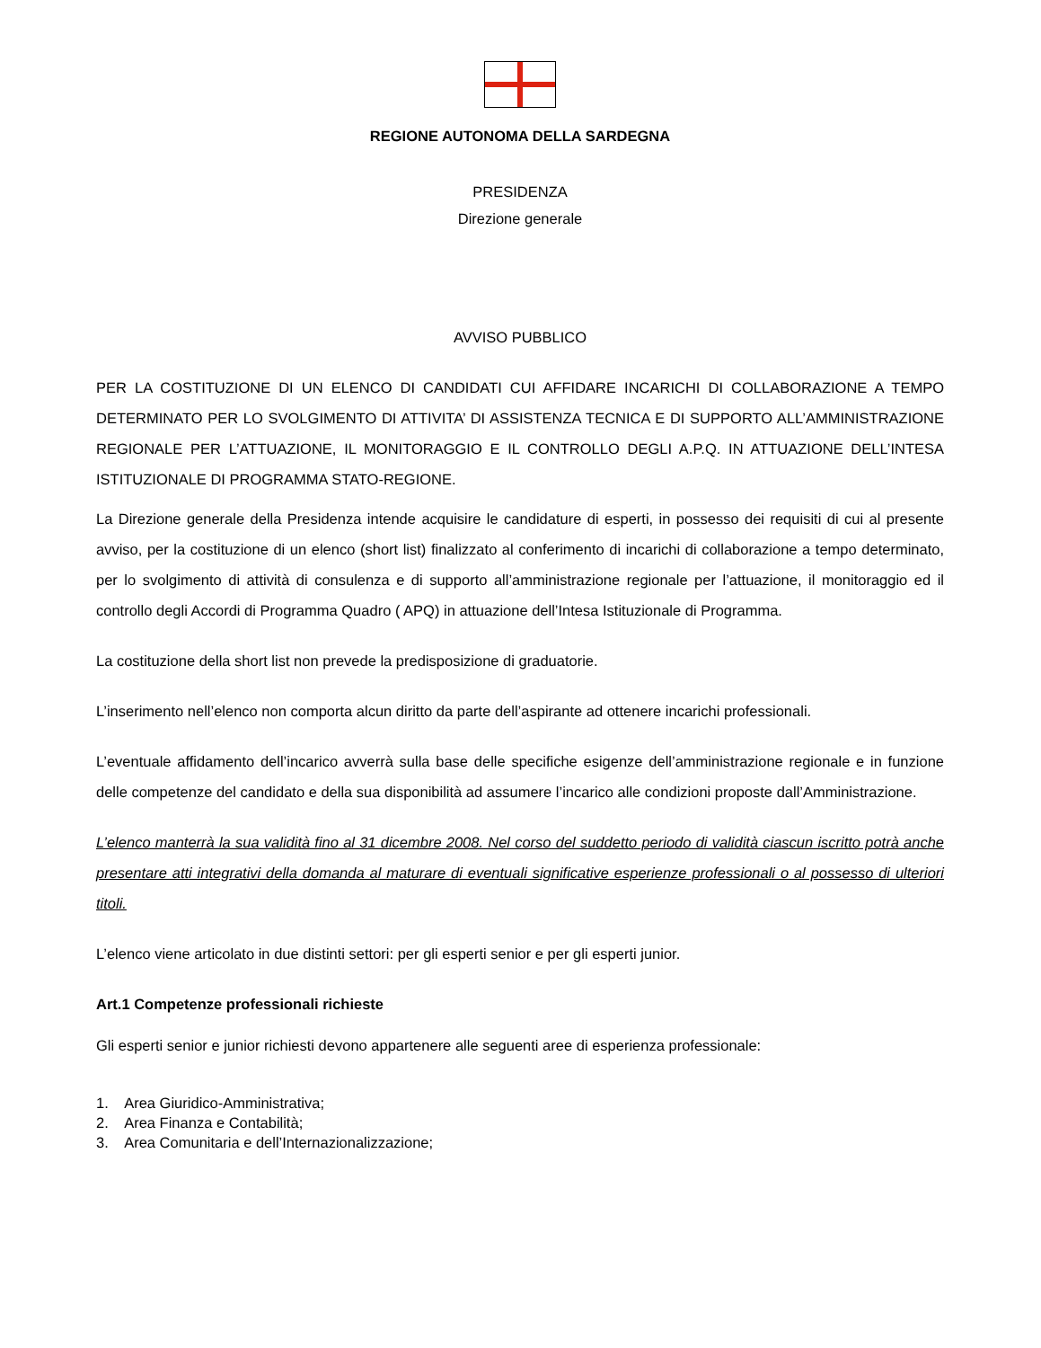REGIONE AUTONOMA DELLA SARDEGNA
PRESIDENZA
Direzione generale
AVVISO PUBBLICO
PER LA COSTITUZIONE DI UN ELENCO DI CANDIDATI CUI AFFIDARE INCARICHI DI COLLABORAZIONE A TEMPO DETERMINATO PER LO SVOLGIMENTO DI ATTIVITA’ DI ASSISTENZA TECNICA E DI SUPPORTO ALL’AMMINISTRAZIONE REGIONALE PER L’ATTUAZIONE, IL MONITORAGGIO E IL CONTROLLO DEGLI A.P.Q. IN ATTUAZIONE DELL’INTESA ISTITUZIONALE DI PROGRAMMA STATO-REGIONE.
La Direzione generale della Presidenza intende acquisire le candidature di esperti, in possesso dei requisiti di cui al presente avviso, per la costituzione di un elenco (short list) finalizzato al conferimento di incarichi di collaborazione a tempo determinato, per lo svolgimento di attività di consulenza e di supporto all’amministrazione regionale per l’attuazione, il monitoraggio ed il controllo degli Accordi di Programma Quadro ( APQ) in attuazione dell’Intesa Istituzionale di Programma.
La costituzione della short list non prevede la predisposizione di graduatorie.
L’inserimento nell’elenco non comporta alcun diritto da parte dell’aspirante ad ottenere incarichi professionali.
L’eventuale affidamento dell’incarico avverrà sulla base delle specifiche esigenze dell’amministrazione regionale e in funzione delle competenze del candidato e della sua disponibilità ad assumere l’incarico alle condizioni proposte dall’Amministrazione.
L’elenco manterrà la sua validità fino al 31 dicembre 2008. Nel corso del suddetto periodo di validità ciascun iscritto potrà anche presentare atti integrativi della domanda al maturare di eventuali significative esperienze professionali o al possesso di ulteriori titoli.
L’elenco viene articolato in due distinti settori: per gli esperti senior e per gli esperti junior.
Art.1 Competenze professionali richieste
Gli esperti senior e junior richiesti devono appartenere alle seguenti aree di esperienza professionale:
1. Area Giuridico-Amministrativa;
2. Area Finanza e Contabilità;
3. Area Comunitaria e dell’Internazionalizzazione;